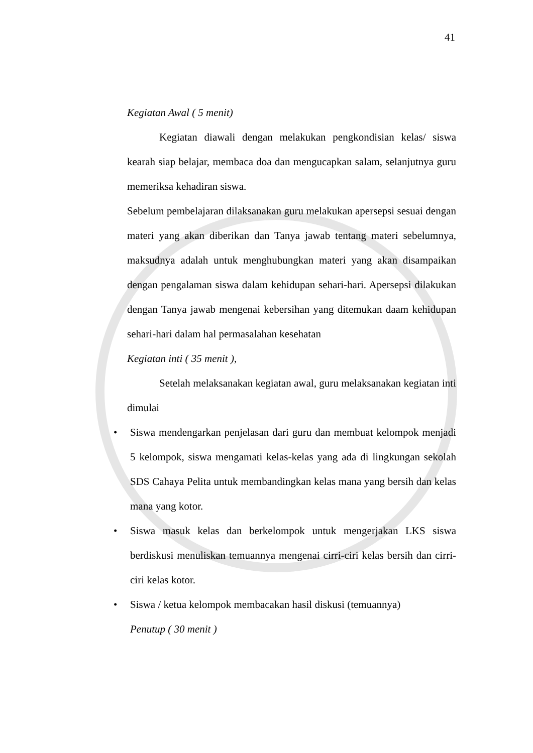41
Kegiatan Awal ( 5 menit)
Kegiatan diawali dengan melakukan pengkondisian kelas/ siswa kearah siap belajar, membaca doa dan mengucapkan salam, selanjutnya guru memeriksa kehadiran siswa.
Sebelum pembelajaran dilaksanakan guru melakukan apersepsi sesuai dengan materi yang akan diberikan dan Tanya jawab tentang materi sebelumnya, maksudnya adalah untuk menghubungkan materi yang akan disampaikan dengan pengalaman siswa dalam kehidupan sehari-hari. Apersepsi dilakukan dengan Tanya jawab mengenai kebersihan yang ditemukan daam kehidupan sehari-hari dalam hal permasalahan kesehatan
Kegiatan inti ( 35 menit ),
Setelah melaksanakan kegiatan awal, guru melaksanakan kegiatan inti dimulai
• Siswa mendengarkan penjelasan dari guru dan membuat kelompok menjadi 5 kelompok, siswa mengamati kelas-kelas yang ada di lingkungan sekolah SDS Cahaya Pelita untuk membandingkan kelas mana yang bersih dan kelas mana yang kotor.
• Siswa masuk kelas dan berkelompok untuk mengerjakan LKS siswa berdiskusi menuliskan temuannya mengenai cirri-ciri kelas bersih dan cirri-ciri kelas kotor.
• Siswa / ketua kelompok membacakan hasil diskusi (temuannya)
Penutup ( 30 menit )